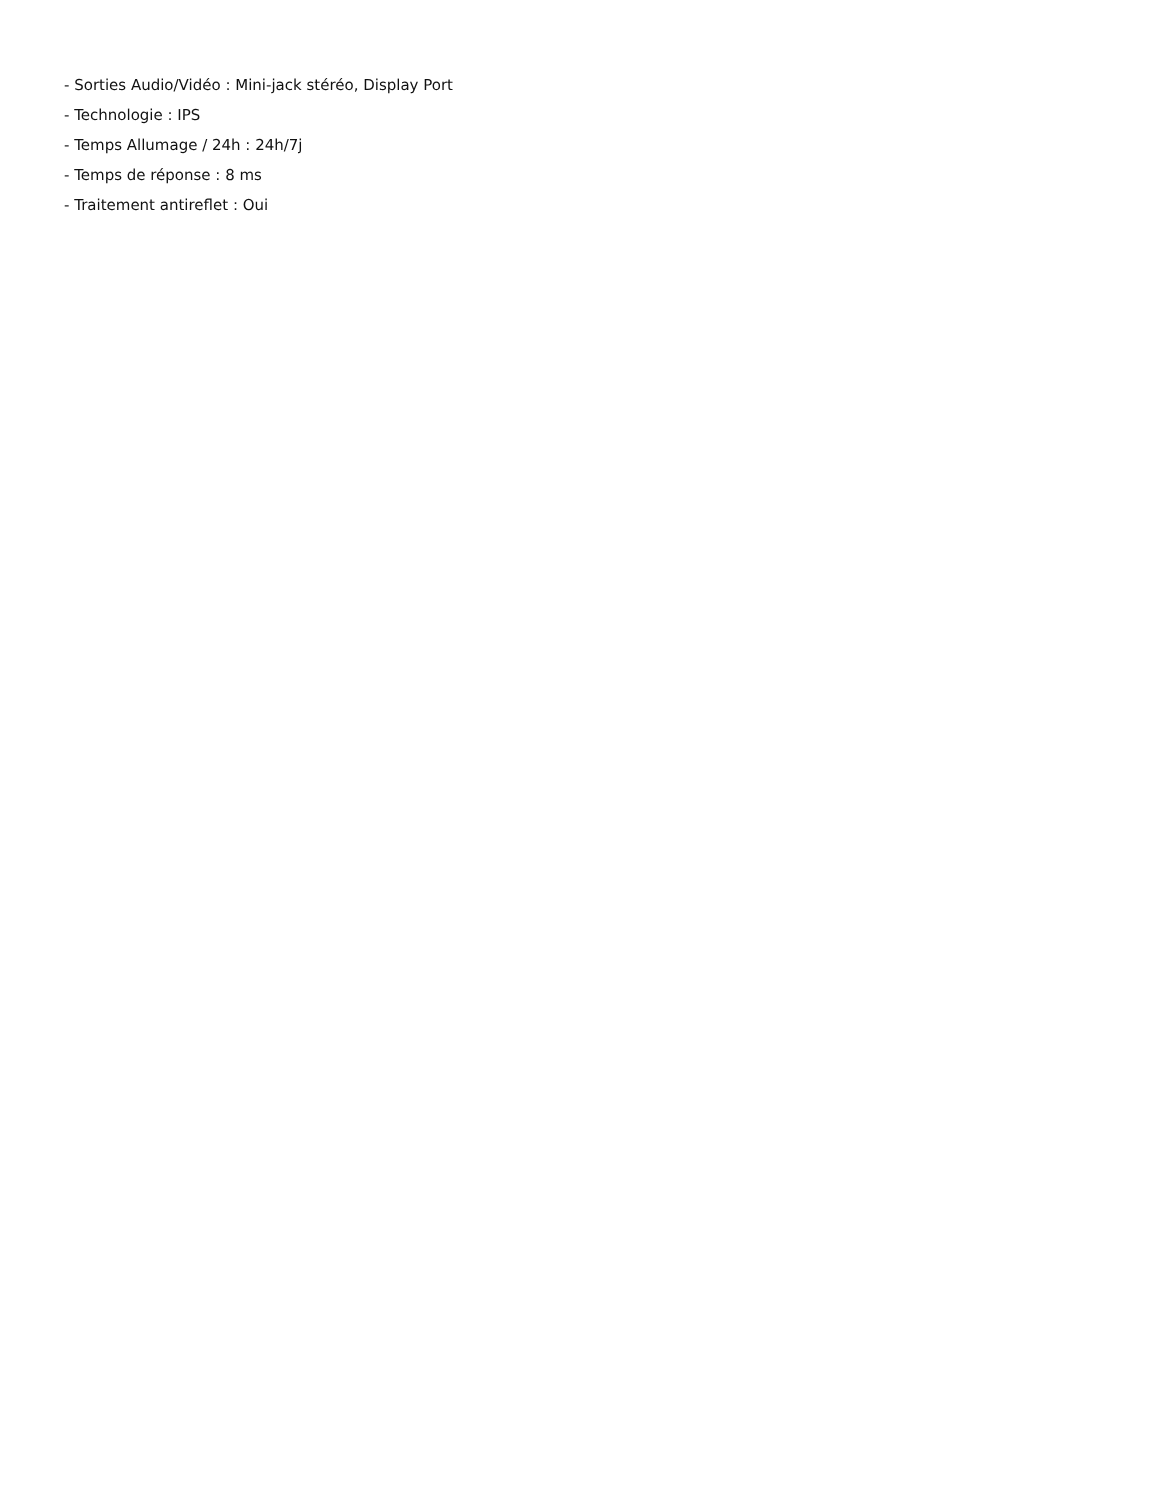- Sorties Audio/Vidéo : Mini-jack stéréo, Display Port
- Technologie : IPS
- Temps Allumage / 24h : 24h/7j
- Temps de réponse : 8 ms
- Traitement antireflet : Oui